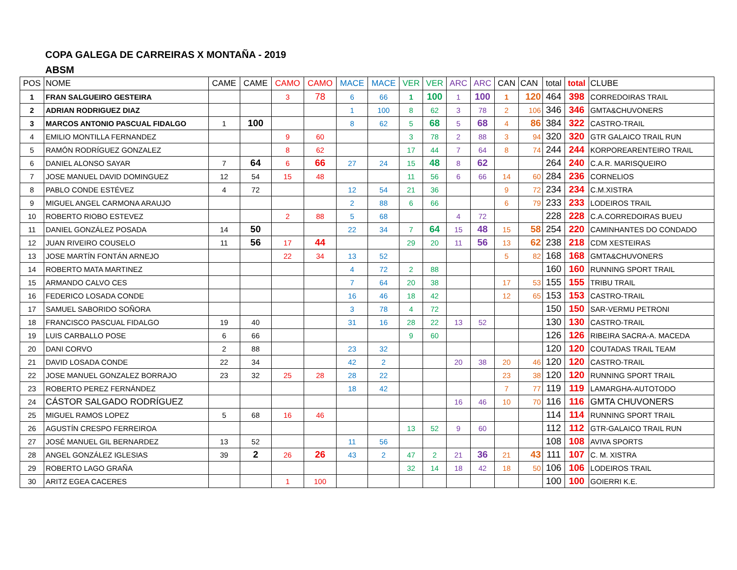COPA GALEGA DE CARREIRAS X MONTAÑA - 2019
ABSM
| POS | NOME | CAME | CAME | CAMO | CAMO | MACE | MACE | VER | VER | ARC | ARC | CAN | CAN | total | total | CLUBE |
| --- | --- | --- | --- | --- | --- | --- | --- | --- | --- | --- | --- | --- | --- | --- | --- | --- |
| 1 | FRAN SALGUEIRO GESTEIRA | | | 3 | 78 | 6 | 66 | 1 | 100 | 1 | 100 | 1 | 120 | 464 | 398 | CORREDOIRAS TRAIL |
| 2 | ADRIAN RODRIGUEZ DIAZ | | | | | 1 | 100 | 8 | 62 | 3 | 78 | 2 | 106 | 346 | 346 | GMTA&CHUVONERS |
| 3 | MARCOS ANTONIO PASCUAL FIDALGO | 1 | 100 | | | 8 | 62 | 5 | 68 | 5 | 68 | 4 | 86 | 384 | 322 | CASTRO-TRAIL |
| 4 | EMILIO MONTILLA FERNANDEZ | | | 9 | 60 | | | 3 | 78 | 2 | 88 | 3 | 94 | 320 | 320 | GTR GALAICO TRAIL RUN |
| 5 | RAMÓN RODRÍGUEZ GONZALEZ | | | 8 | 62 | | | 17 | 44 | 7 | 64 | 8 | 74 | 244 | 244 | KORPOREARENTEIRO TRAIL |
| 6 | DANIEL ALONSO SAYAR | 7 | 64 | 6 | 66 | 27 | 24 | 15 | 48 | 8 | 62 | | | 264 | 240 | C.A.R. MARISQUEIRO |
| 7 | JOSE MANUEL DAVID DOMINGUEZ | 12 | 54 | 15 | 48 | | | 11 | 56 | 6 | 66 | 14 | 60 | 284 | 236 | CORNELIOS |
| 8 | PABLO CONDE ESTÉVEZ | 4 | 72 | | | 12 | 54 | 21 | 36 | | | 9 | 72 | 234 | 234 | C.M.XISTRA |
| 9 | MIGUEL ANGEL CARMONA ARAUJO | | | | | 2 | 88 | 6 | 66 | | | 6 | 79 | 233 | 233 | LODEIROS TRAIL |
| 10 | ROBERTO RIOBO ESTEVEZ | | | 2 | 88 | 5 | 68 | | | 4 | 72 | | | 228 | 228 | C.A.CORREDOIRAS BUEU |
| 11 | DANIEL GONZÁLEZ POSADA | 14 | 50 | | | 22 | 34 | 7 | 64 | 15 | 48 | 15 | 58 | 254 | 220 | CAMINHANTES DO CONDADO |
| 12 | JUAN RIVEIRO COUSELO | 11 | 56 | 17 | 44 | | | 29 | 20 | 11 | 56 | 13 | 62 | 238 | 218 | CDM XESTEIRAS |
| 13 | JOSE MARTÍN FONTÁN ARNEJO | | | 22 | 34 | 13 | 52 | | | | | 5 | 82 | 168 | 168 | GMTA&CHUVONERS |
| 14 | ROBERTO MATA MARTINEZ | | | | | 4 | 72 | 2 | 88 | | | | | 160 | 160 | RUNNING SPORT TRAIL |
| 15 | ARMANDO CALVO CES | | | | | 7 | 64 | 20 | 38 | | | 17 | 53 | 155 | 155 | TRIBU TRAIL |
| 16 | FEDERICO LOSADA CONDE | | | | | 16 | 46 | 18 | 42 | | | 12 | 65 | 153 | 153 | CASTRO-TRAIL |
| 17 | SAMUEL SABORIDO SOÑORA | | | | | 3 | 78 | 4 | 72 | | | | | 150 | 150 | SAR-VERMU PETRONI |
| 18 | FRANCISCO PASCUAL FIDALGO | 19 | 40 | | | 31 | 16 | 28 | 22 | 13 | 52 | | | 130 | 130 | CASTRO-TRAIL |
| 19 | LUIS CARBALLO POSE | 6 | 66 | | | | | 9 | 60 | | | | | 126 | 126 | RIBEIRA SACRA-A. MACEDA |
| 20 | DANI CORVO | 2 | 88 | | | 23 | 32 | | | | | | | 120 | 120 | COUTADAS TRAIL TEAM |
| 21 | DAVID LOSADA CONDE | 22 | 34 | | | 42 | 2 | | | 20 | 38 | 20 | 46 | 120 | 120 | CASTRO-TRAIL |
| 22 | JOSE MANUEL GONZALEZ BORRAJO | 23 | 32 | 25 | 28 | 28 | 22 | | | | | 23 | 38 | 120 | 120 | RUNNING SPORT TRAIL |
| 23 | ROBERTO PEREZ FERNÁNDEZ | | | | | 18 | 42 | | | | | 7 | 77 | 119 | 119 | LAMARGHA-AUTOTODO |
| 24 | CÁSTOR SALGADO RODRÍGUEZ | | | | | | | | | 16 | 46 | 10 | 70 | 116 | 116 | GMTA CHUVONERS |
| 25 | MIGUEL RAMOS LOPEZ | 5 | 68 | 16 | 46 | | | | | | | | | 114 | 114 | RUNNING SPORT TRAIL |
| 26 | AGUSTÍN CRESPO FERREIROA | | | | | | | 13 | 52 | 9 | 60 | | | 112 | 112 | GTR-GALAICO TRAIL RUN |
| 27 | JOSÉ MANUEL GIL BERNARDEZ | 13 | 52 | | | 11 | 56 | | | | | | | 108 | 108 | AVIVA SPORTS |
| 28 | ANGEL GONZÁLEZ IGLESIAS | 39 | 2 | 26 | 26 | 43 | 2 | 47 | 2 | 21 | 36 | 21 | 43 | 111 | 107 | C. M. XISTRA |
| 29 | ROBERTO LAGO GRAÑA | | | | | | | 32 | 14 | 18 | 42 | 18 | 50 | 106 | 106 | LODEIROS TRAIL |
| 30 | ARITZ EGEA CACERES | | | 1 | 100 | | | | | | | | | 100 | 100 | GOIERRI K.E. |